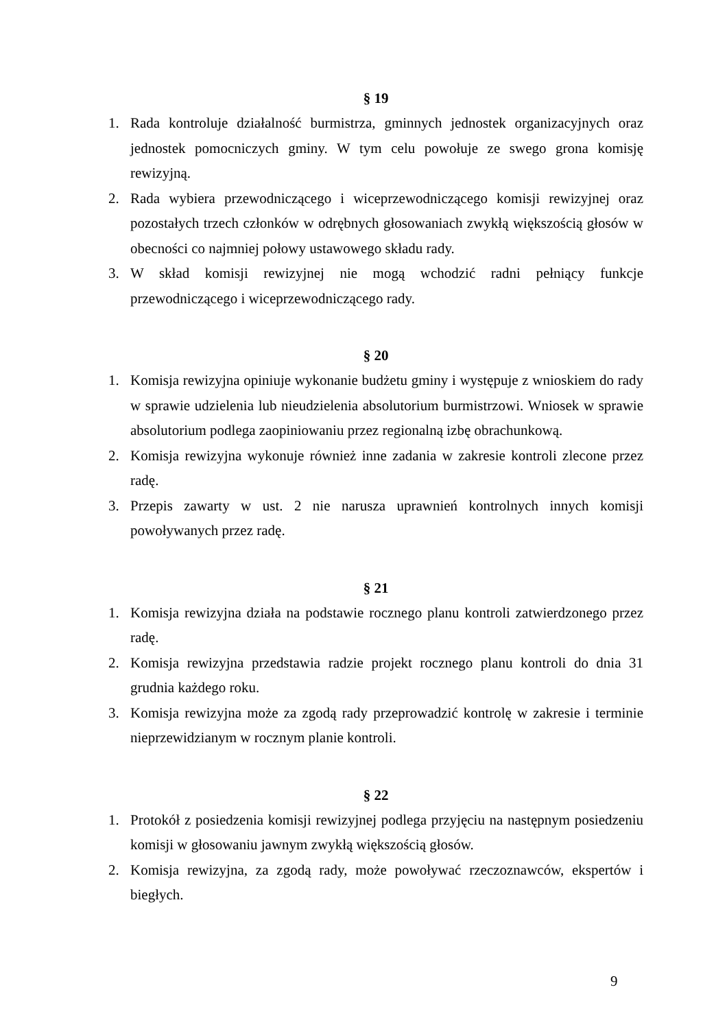§ 19
1. Rada kontroluje działalność burmistrza, gminnych jednostek organizacyjnych oraz jednostek pomocniczych gminy. W tym celu powołuje ze swego grona komisję rewizyjną.
2. Rada wybiera przewodniczącego i wiceprzewodniczącego komisji rewizyjnej oraz pozostałych trzech członków w odrębnych głosowaniach zwykłą większością głosów w obecności co najmniej połowy ustawowego składu rady.
3. W skład komisji rewizyjnej nie mogą wchodzić radni pełniący funkcje przewodniczącego i wiceprzewodniczącego rady.
§ 20
1. Komisja rewizyjna opiniuje wykonanie budżetu gminy i występuje z wnioskiem do rady w sprawie udzielenia lub nieudzielenia absolutorium burmistrzowi. Wniosek w sprawie absolutorium podlega zaopiniowaniu przez regionalną izbę obrachunkową.
2. Komisja rewizyjna wykonuje również inne zadania w zakresie kontroli zlecone przez radę.
3. Przepis zawarty w ust. 2 nie narusza uprawnień kontrolnych innych komisji powoływanych przez radę.
§ 21
1. Komisja rewizyjna działa na podstawie rocznego planu kontroli zatwierdzonego przez radę.
2. Komisja rewizyjna przedstawia radzie projekt rocznego planu kontroli do dnia 31 grudnia każdego roku.
3. Komisja rewizyjna może za zgodą rady przeprowadzić kontrolę w zakresie i terminie nieprzewidzianym w rocznym planie kontroli.
§ 22
1. Protokół z posiedzenia komisji rewizyjnej podlega przyjęciu na następnym posiedzeniu komisji w głosowaniu jawnym zwykłą większością głosów.
2. Komisja rewizyjna, za zgodą rady, może powoływać rzeczoznawców, ekspertów i biegłych.
9